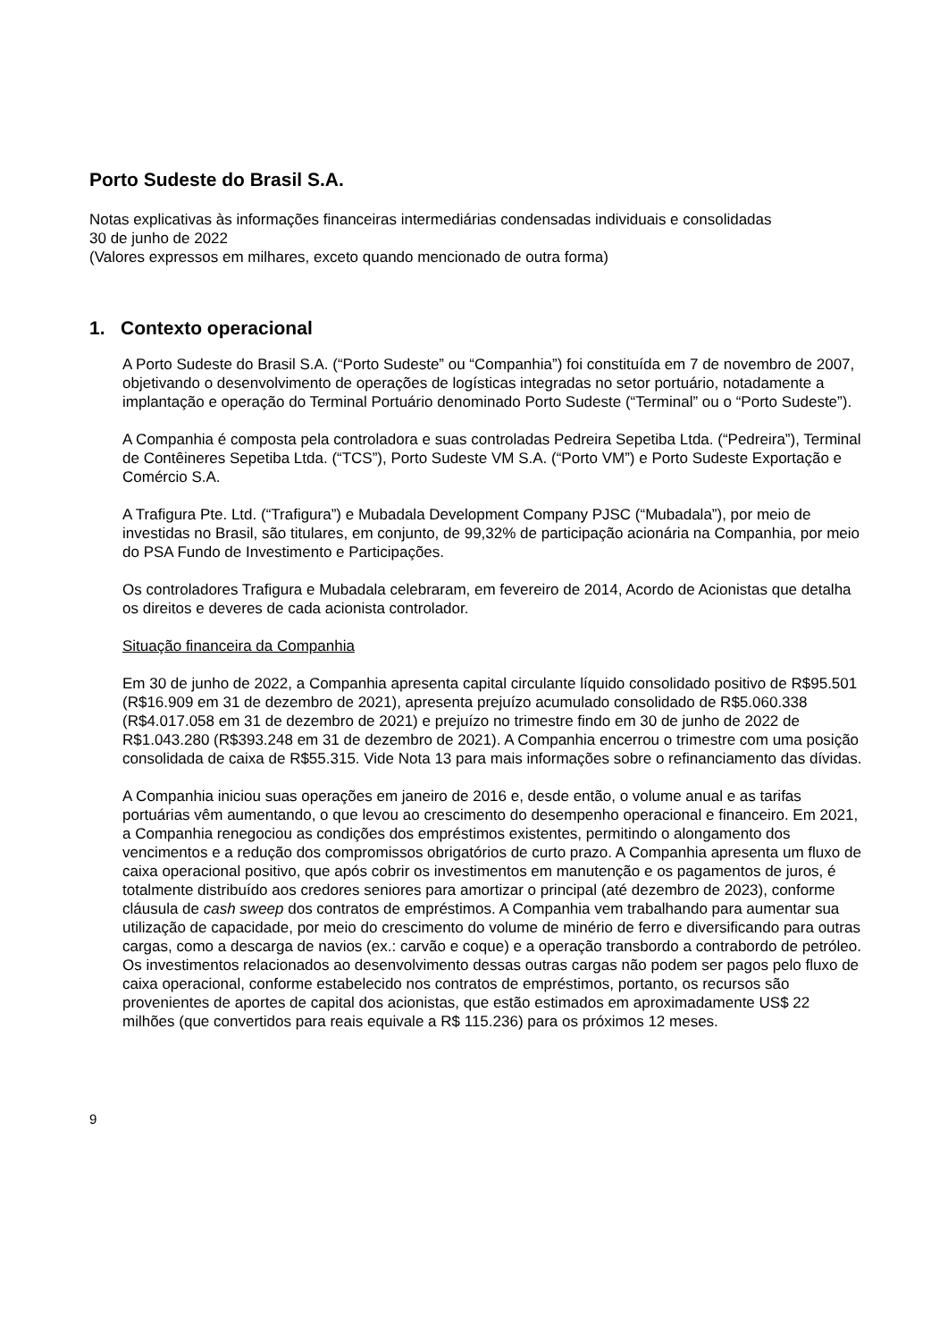Porto Sudeste do Brasil S.A.
Notas explicativas às informações financeiras intermediárias condensadas individuais e consolidadas
30 de junho de 2022
(Valores expressos em milhares, exceto quando mencionado de outra forma)
1. Contexto operacional
A Porto Sudeste do Brasil S.A. (“Porto Sudeste” ou “Companhia”) foi constituída em 7 de novembro de 2007, objetivando o desenvolvimento de operações de logísticas integradas no setor portuário, notadamente a implantação e operação do Terminal Portuário denominado Porto Sudeste (“Terminal” ou o “Porto Sudeste”).
A Companhia é composta pela controladora e suas controladas Pedreira Sepetiba Ltda. (“Pedreira”), Terminal de Contêineres Sepetiba Ltda. (“TCS”), Porto Sudeste VM S.A. (“Porto VM”) e Porto Sudeste Exportação e Comércio S.A.
A Trafigura Pte. Ltd. (“Trafigura”) e Mubadala Development Company PJSC (“Mubadala”), por meio de investidas no Brasil, são titulares, em conjunto, de 99,32% de participação acionária na Companhia, por meio do PSA Fundo de Investimento e Participações.
Os controladores Trafigura e Mubadala celebraram, em fevereiro de 2014, Acordo de Acionistas que detalha os direitos e deveres de cada acionista controlador.
Situação financeira da Companhia
Em 30 de junho de 2022, a Companhia apresenta capital circulante líquido consolidado positivo de R$95.501 (R$16.909 em 31 de dezembro de 2021), apresenta prejuízo acumulado consolidado de R$5.060.338 (R$4.017.058 em 31 de dezembro de 2021) e prejuízo no trimestre findo em 30 de junho de 2022 de R$1.043.280 (R$393.248 em 31 de dezembro de 2021). A Companhia encerrou o trimestre com uma posição consolidada de caixa de R$55.315. Vide Nota 13 para mais informações sobre o refinanciamento das dívidas.
A Companhia iniciou suas operações em janeiro de 2016 e, desde então, o volume anual e as tarifas portuárias vêm aumentando, o que levou ao crescimento do desempenho operacional e financeiro. Em 2021, a Companhia renegociou as condições dos empréstimos existentes, permitindo o alongamento dos vencimentos e a redução dos compromissos obrigatórios de curto prazo. A Companhia apresenta um fluxo de caixa operacional positivo, que após cobrir os investimentos em manutenção e os pagamentos de juros, é totalmente distribuído aos credores seniores para amortizar o principal (até dezembro de 2023), conforme cláusula de cash sweep dos contratos de empréstimos. A Companhia vem trabalhando para aumentar sua utilização de capacidade, por meio do crescimento do volume de minério de ferro e diversificando para outras cargas, como a descarga de navios (ex.: carvão e coque) e a operação transbordo a contrabordo de petróleo. Os investimentos relacionados ao desenvolvimento dessas outras cargas não podem ser pagos pelo fluxo de caixa operacional, conforme estabelecido nos contratos de empréstimos, portanto, os recursos são provenientes de aportes de capital dos acionistas, que estão estimados em aproximadamente US$ 22 milhões (que convertidos para reais equivale a R$ 115.236) para os próximos 12 meses.
9